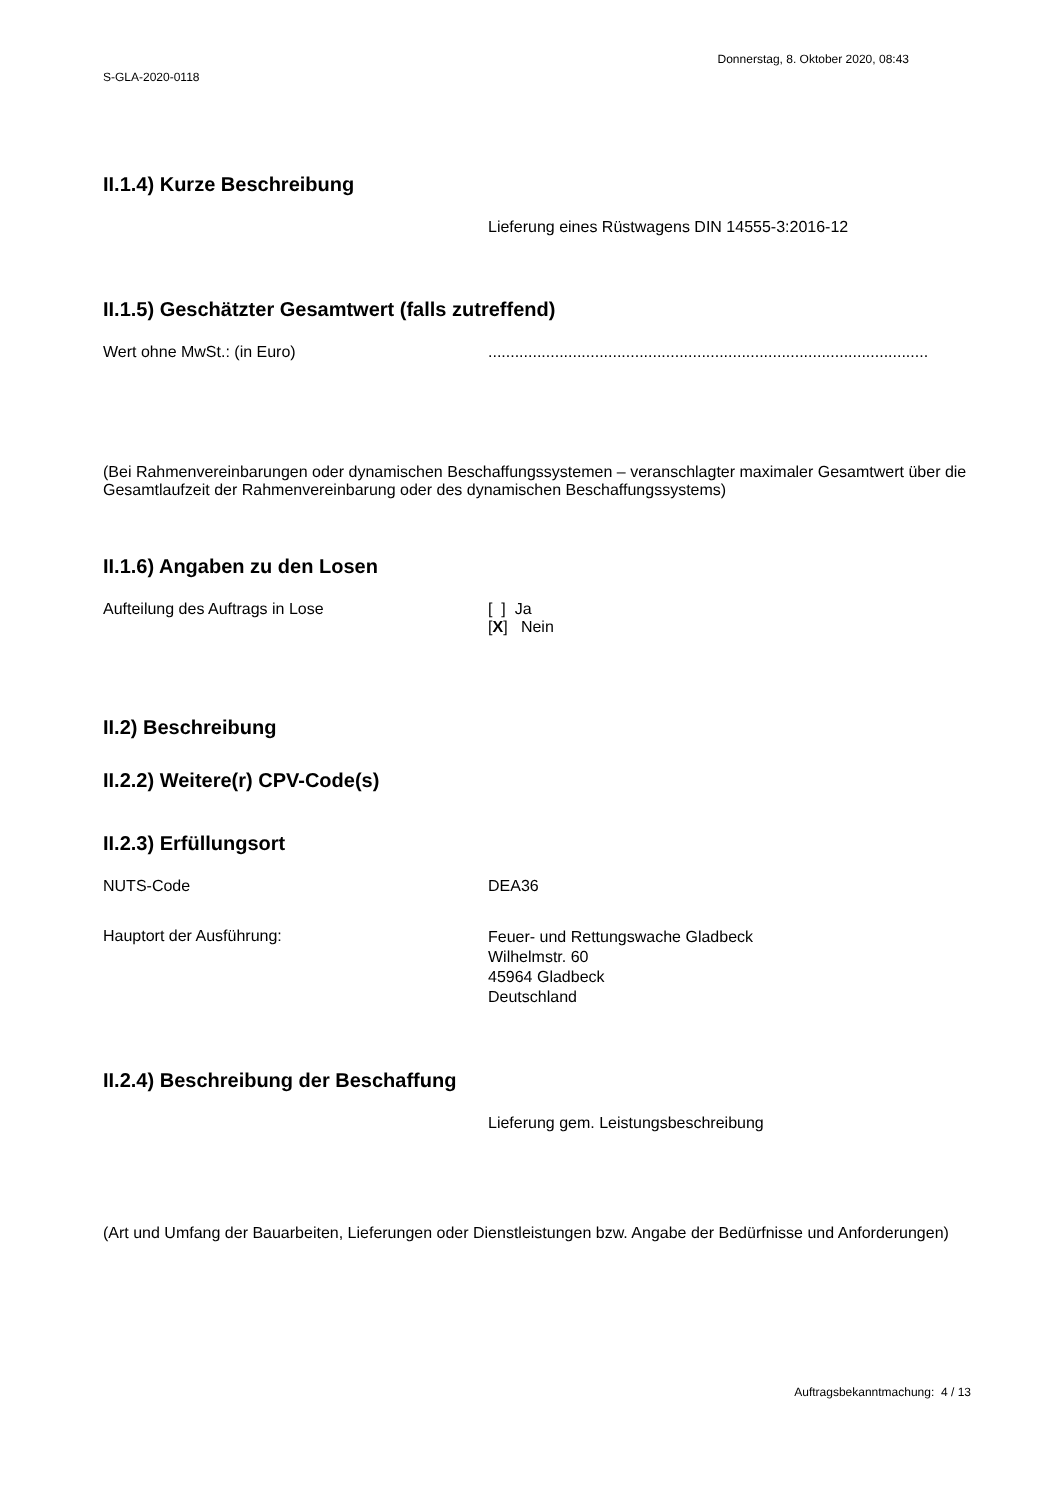Donnerstag, 8. Oktober 2020, 08:43
S-GLA-2020-0118
II.1.4) Kurze Beschreibung
Lieferung eines Rüstwagens DIN 14555-3:2016-12
II.1.5) Geschätzter Gesamtwert (falls zutreffend)
Wert ohne MwSt.: (in Euro) ...................................................................................................
(Bei Rahmenvereinbarungen oder dynamischen Beschaffungssystemen – veranschlagter maximaler Gesamtwert über die Gesamtlaufzeit der Rahmenvereinbarung oder des dynamischen Beschaffungssystems)
II.1.6) Angaben zu den Losen
Aufteilung des Auftrags in Lose [ ] Ja
[X] Nein
II.2) Beschreibung
II.2.2) Weitere(r) CPV-Code(s)
II.2.3) Erfüllungsort
NUTS-Code DEA36
Hauptort der Ausführung:
Feuer- und Rettungswache Gladbeck
Wilhelmstr. 60
45964 Gladbeck
Deutschland
II.2.4) Beschreibung der Beschaffung
Lieferung gem. Leistungsbeschreibung
(Art und Umfang der Bauarbeiten, Lieferungen oder Dienstleistungen bzw. Angabe der Bedürfnisse und Anforderungen)
Auftragsbekanntmachung: 4 / 13